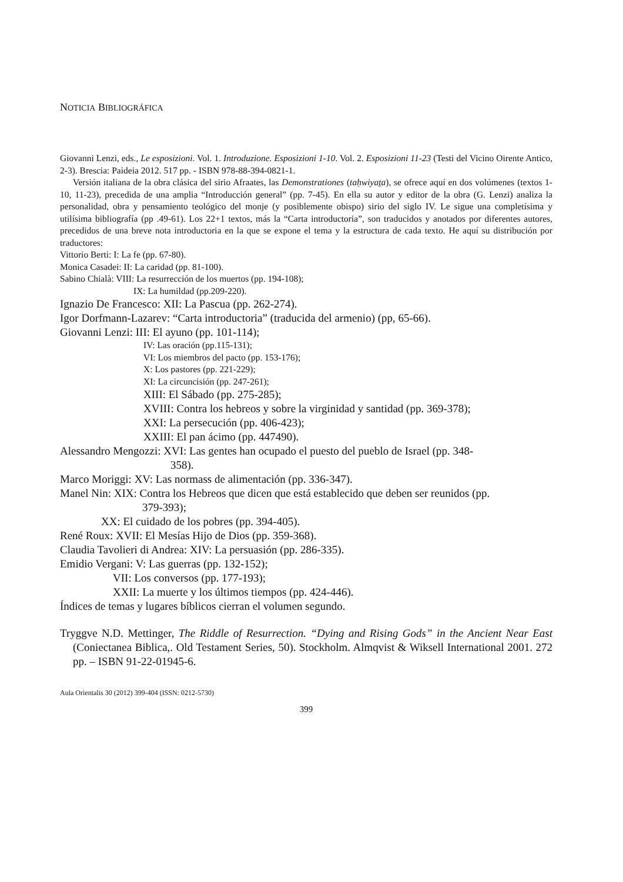NOTICIA BIBLIOGRÁFICA
Giovanni Lenzi, eds., Le esposizioni. Vol. 1. Introduzione. Esposizioni 1-10. Vol. 2. Esposizioni 11-23 (Testi del Vicino Oirente Antico, 2-3). Brescia: Paideia 2012. 517 pp. - ISBN 978-88-394-0821-1.
Versión italiana de la obra clásica del sirio Afraates, las Demonstrationes (taḥwiyaṯa), se ofrece aquí en dos volúmenes (textos 1-10, 11-23), precedida de una amplia “Introducción general” (pp. 7-45). En ella su autor y editor de la obra (G. Lenzi) analiza la personalidad, obra y pensamiento teológico del monje (y posiblemente obispo) sirio del siglo IV. Le sigue una completísima y utilísima bibliografía (pp .49-61). Los 22+1 textos, más la “Carta introductoria”, son traducidos y anotados por diferentes autores, precedidos de una breve nota introductoria en la que se expone el tema y la estructura de cada texto. He aquí su distribución por traductores:
Vittorio Berti: I: La fe (pp. 67-80).
Monica Casadei: II: La caridad (pp. 81-100).
Sabino Chialà: VIII: La resurrección de los muertos (pp. 194-108);
IX: La humildad (pp.209-220).
Ignazio De Francesco: XII: La Pascua (pp. 262-274).
Igor Dorfmann-Lazarev: “Carta introductoria” (traducida del armenio) (pp, 65-66).
Giovanni Lenzi: III: El ayuno (pp. 101-114);
IV: Las oración (pp.115-131);
VI: Los miembros del pacto (pp. 153-176);
X: Los pastores (pp. 221-229);
XI: La circuncisión (pp. 247-261);
XIII: El Sábado (pp. 275-285);
XVIII: Contra los hebreos y sobre la virginidad y santidad (pp. 369-378);
XXI: La persecución (pp. 406-423);
XXIII: El pan ácimo (pp. 447490).
Alessandro Mengozzi: XVI: Las gentes han ocupado el puesto del pueblo de Israel (pp. 348-
358).
Marco Moriggi: XV: Las normass de alimentación (pp. 336-347).
Manel Nin: XIX: Contra los Hebreos que dicen que está establecido que deben ser reunidos (pp.
379-393);
XX: El cuidado de los pobres (pp. 394-405).
René Roux: XVII: El Mesías Hijo de Dios (pp. 359-368).
Claudia Tavolieri di Andrea: XIV: La persuasión (pp. 286-335).
Emidio Vergani: V: Las guerras (pp. 132-152);
VII: Los conversos (pp. 177-193);
XXII: La muerte y los últimos tiempos (pp. 424-446).
Índices de temas y lugares bíblicos cierran el volumen segundo.
Tryggve N.D. Mettinger, The Riddle of Resurrection. “Dying and Rising Gods” in the Ancient Near East (Coniectanea Biblica,. Old Testament Series, 50). Stockholm. Almqvist & Wiksell International 2001. 272 pp. – ISBN 91-22-01945-6.
Aula Orientalis 30 (2012) 399-404 (ISSN: 0212-5730)
399